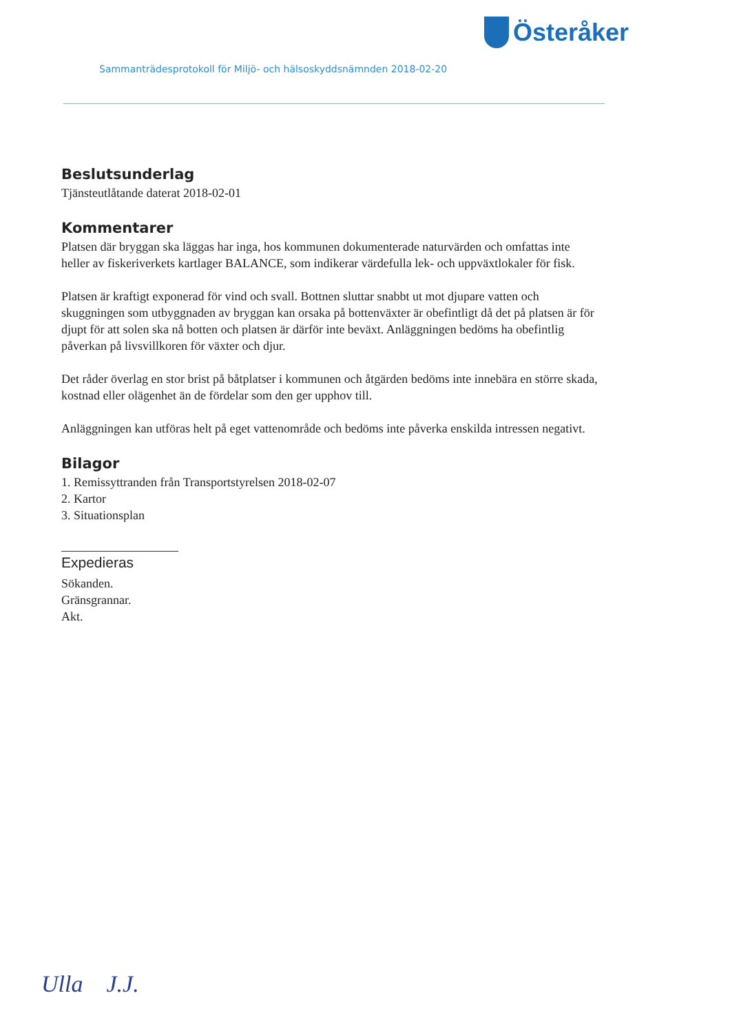Österåker
Sammanträdesprotokoll för Miljö- och hälsoskyddsnämnden 2018-02-20
Beslutsunderlag
Tjänsteutlåtande daterat 2018-02-01
Kommentarer
Platsen där bryggan ska läggas har inga, hos kommunen dokumenterade naturvärden och omfattas inte heller av fiskeriverkets kartlager BALANCE, som indikerar värdefulla lek- och uppväxtlokaler för fisk.
Platsen är kraftigt exponerad för vind och svall. Bottnen sluttar snabbt ut mot djupare vatten och skuggningen som utbyggnaden av bryggan kan orsaka på bottenväxter är obefintligt då det på platsen är för djupt för att solen ska nå botten och platsen är därför inte beväxt. Anläggningen bedöms ha obefintlig påverkan på livsvillkoren för växter och djur.
Det råder överlag en stor brist på båtplatser i kommunen och åtgärden bedöms inte innebära en större skada, kostnad eller olägenhet än de fördelar som den ger upphov till.
Anläggningen kan utföras helt på eget vattenområde och bedöms inte påverka enskilda intressen negativt.
Bilagor
1. Remissyttranden från Transportstyrelsen 2018-02-07
2. Kartor
3. Situationsplan
Expedieras
Sökanden.
Gränsgrannar.
Akt.
Ulla J.J.